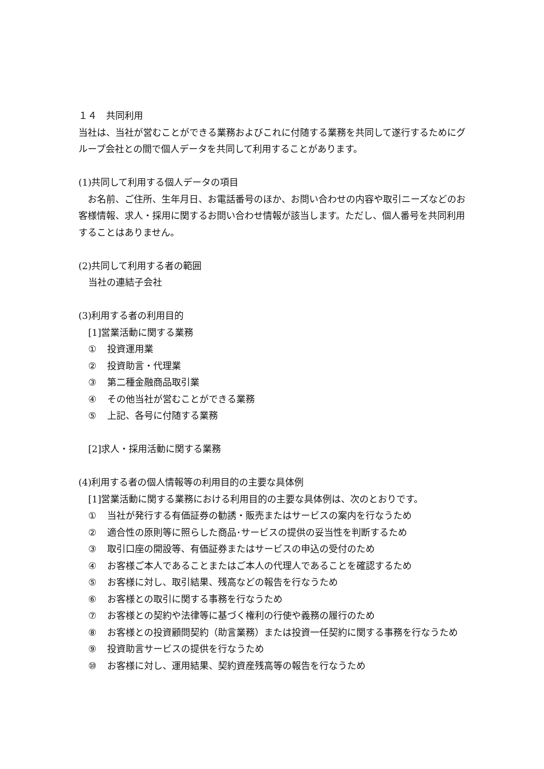１４　共同利用
当社は、当社が営むことができる業務およびこれに付随する業務を共同して遂行するためにグループ会社との間で個人データを共同して利用することがあります。
(1)共同して利用する個人データの項目
　お名前、ご住所、生年月日、お電話番号のほか、お問い合わせの内容や取引ニーズなどのお客様情報、求人・採用に関するお問い合わせ情報が該当します。ただし、個人番号を共同利用することはありません。
(2)共同して利用する者の範囲
当社の連結子会社
(3)利用する者の利用目的
[1]営業活動に関する業務
① 投資運用業
② 投資助言・代理業
③ 第二種金融商品取引業
④ その他当社が営むことができる業務
⑤ 上記、各号に付随する業務
[2]求人・採用活動に関する業務
(4)利用する者の個人情報等の利用目的の主要な具体例
[1]営業活動に関する業務における利用目的の主要な具体例は、次のとおりです。
① 当社が発行する有価証券の勧誘・販売またはサービスの案内を行なうため
② 適合性の原則等に照らした商品･サービスの提供の妥当性を判断するため
③ 取引口座の開設等、有価証券またはサービスの申込の受付のため
④ お客様ご本人であることまたはご本人の代理人であることを確認するため
⑤ お客様に対し、取引結果、残高などの報告を行なうため
⑥ お客様との取引に関する事務を行なうため
⑦ お客様との契約や法律等に基づく権利の行使や義務の履行のため
⑧ お客様との投資顧問契約（助言業務）または投資一任契約に関する事務を行なうため
⑨ 投資助言サービスの提供を行なうため
⑩ お客様に対し、運用結果、契約資産残高等の報告を行なうため